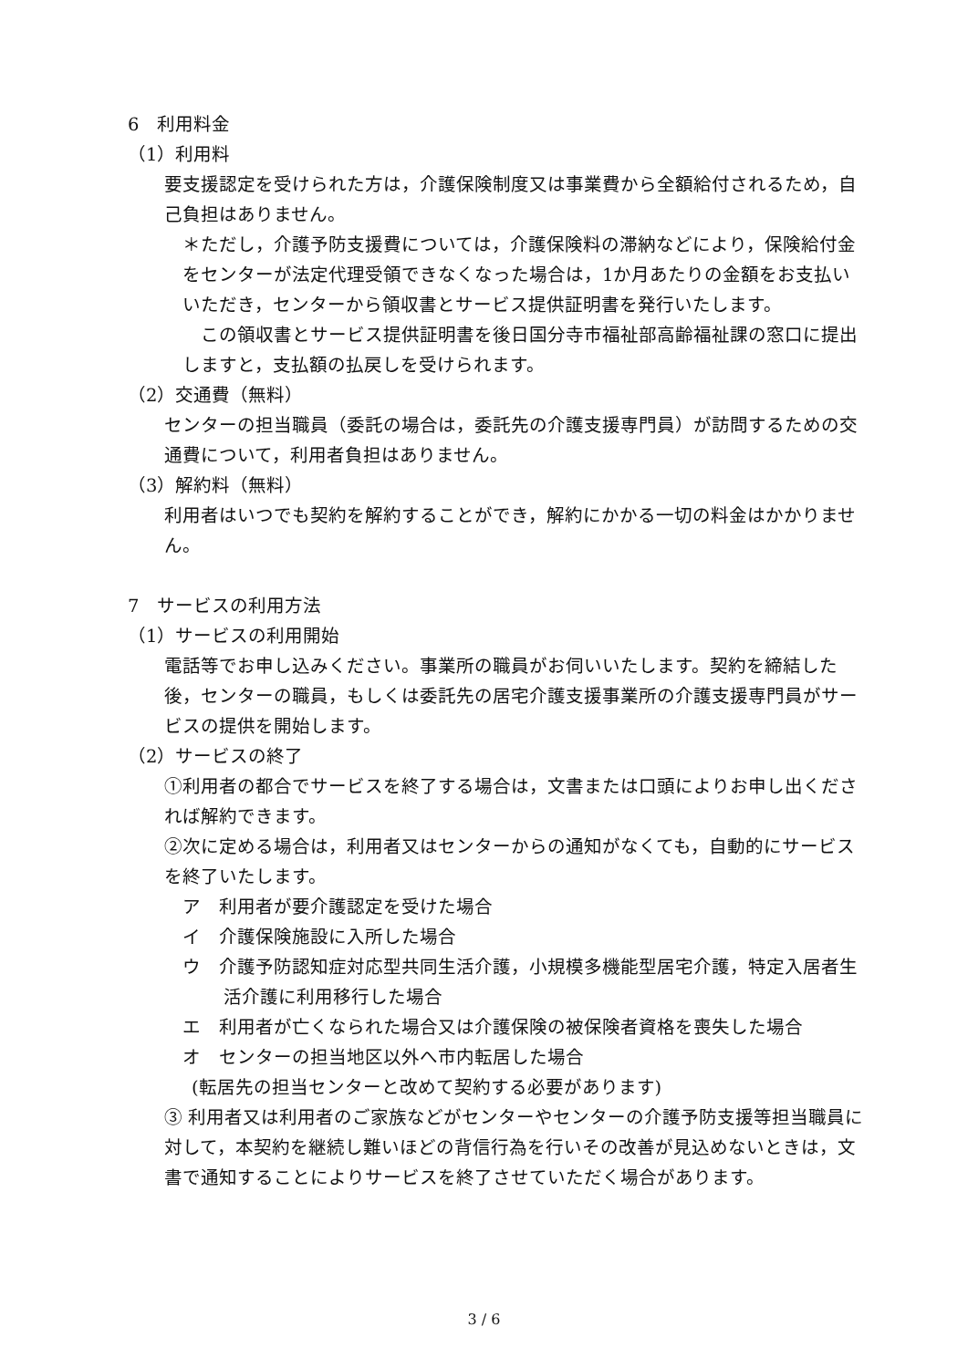6　利用料金
（1）利用料
　要支援認定を受けられた方は，介護保険制度又は事業費から全額給付されるため，自己負担はありません。
＊ただし，介護予防支援費については，介護保険料の滞納などにより，保険給付金をセンターが法定代理受領できなくなった場合は，1か月あたりの金額をお支払いいただき，センターから領収書とサービス提供証明書を発行いたします。
この領収書とサービス提供証明書を後日国分寺市福祉部高齢福祉課の窓口に提出しますと，支払額の払戻しを受けられます。
（2）交通費（無料）
　センターの担当職員（委託の場合は，委託先の介護支援専門員）が訪問するための交通費について，利用者負担はありません。
（3）解約料（無料）
　利用者はいつでも契約を解約することができ，解約にかかる一切の料金はかかりません。
7　サービスの利用方法
（1）サービスの利用開始
　電話等でお申し込みください。事業所の職員がお伺いいたします。契約を締結した後，センターの職員，もしくは委託先の居宅介護支援事業所の介護支援専門員がサービスの提供を開始します。
（2）サービスの終了
①利用者の都合でサービスを終了する場合は，文書または口頭によりお申し出くだされば解約できます。
②次に定める場合は，利用者又はセンターからの通知がなくても，自動的にサービスを終了いたします。
ア　利用者が要介護認定を受けた場合
イ　介護保険施設に入所した場合
ウ　介護予防認知症対応型共同生活介護，小規模多機能型居宅介護，特定入居者生活介護に利用移行した場合
エ　利用者が亡くなられた場合又は介護保険の被保険者資格を喪失した場合
オ　センターの担当地区以外へ市内転居した場合
(転居先の担当センターと改めて契約する必要があります)
③ 利用者又は利用者のご家族などがセンターやセンターの介護予防支援等担当職員に対して，本契約を継続し難いほどの背信行為を行いその改善が見込めないときは，文書で通知することによりサービスを終了させていただく場合があります。
3 / 6